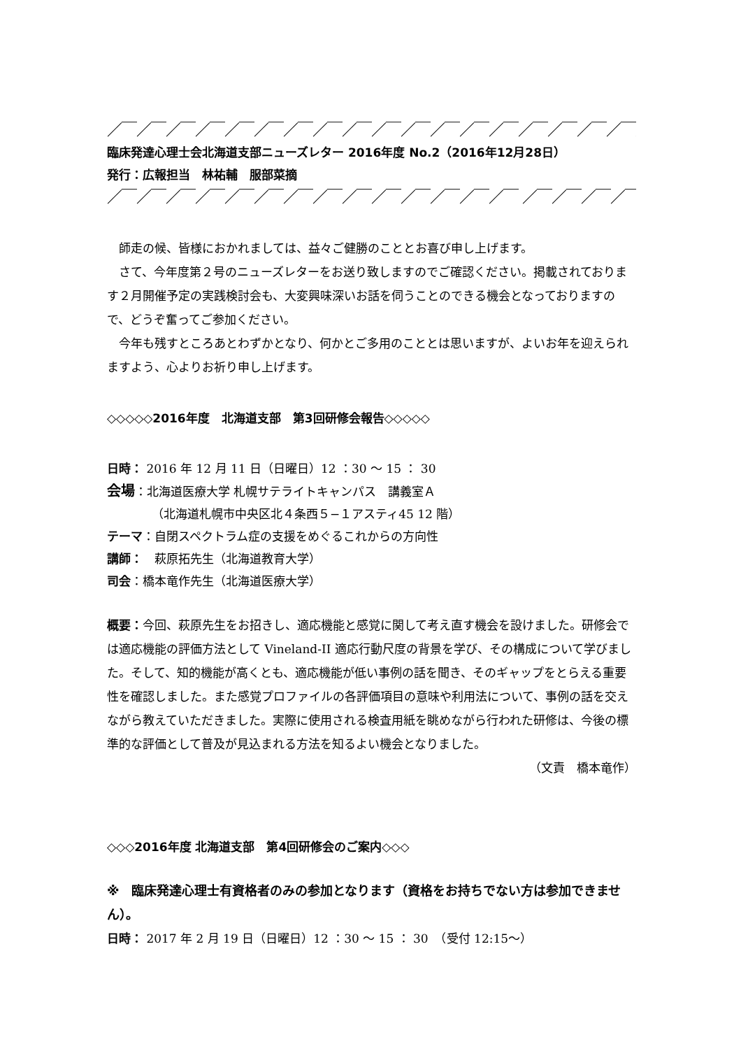／￣／￣／￣／￣／￣／￣／￣／￣／￣／￣／￣／￣／￣／￣／￣／￣／￣／￣／￣
臨床発達心理士会北海道支部ニューズレター 2016年度 No.2（2016年12月28日）
発行：広報担当　林祐輔　服部菜摘
／￣／￣／￣／￣／￣／￣／￣／￣／￣／￣／￣／￣／￣／￣ ／￣／￣／￣／￣／￣
師走の候、皆様におかれましては、益々ご健勝のこととお喜び申し上げます。
さて、今年度第２号のニューズレターをお送り致しますのでご確認ください。掲載されております２月開催予定の実践検討会も、大変興味深いお話を伺うことのできる機会となっておりますので、どうぞ奮ってご参加ください。
今年も残すところあとわずかとなり、何かとご多用のこととは思いますが、よいお年を迎えられますよう、心よりお祈り申し上げます。
◇◇◇◇◇2016年度　北海道支部　第3回研修会報告◇◇◇◇◇
日時： 2016 年 12 月 11 日（日曜日）12 ：30 〜 15 ： 30
会場：北海道医療大学 札幌サテライトキャンパス　講義室Ａ
（北海道札幌市中央区北４条西５−１アスティ45 12 階）
テーマ：自閉スペクトラム症の支援をめぐるこれからの方向性
講師：　萩原拓先生（北海道教育大学）
司会：橋本竜作先生（北海道医療大学）
概要：今回、萩原先生をお招きし、適応機能と感覚に関して考え直す機会を設けました。研修会では適応機能の評価方法として Vineland-II 適応行動尺度の背景を学び、その構成について学びました。そして、知的機能が高くとも、適応機能が低い事例の話を聞き、そのギャップをとらえる重要性を確認しました。また感覚プロファイルの各評価項目の意味や利用法について、事例の話を交えながら教えていただきました。実際に使用される検査用紙を眺めながら行われた研修は、今後の標準的な評価として普及が見込まれる方法を知るよい機会となりました。
（文責　橋本竜作）
◇◇◇2016年度 北海道支部　第4回研修会のご案内◇◇◇
※　臨床発達心理士有資格者のみの参加となります（資格をお持ちでない方は参加できません）。
日時： 2017 年 2 月 19 日（日曜日）12 ：30 〜 15 ： 30　（受付 12:15〜）